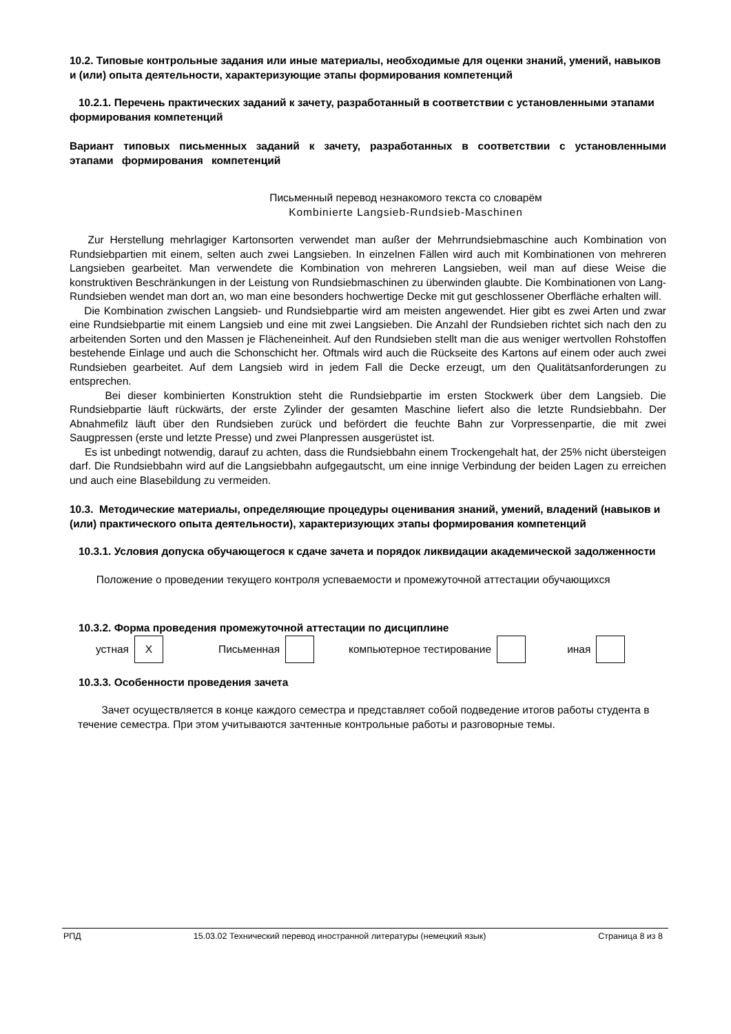10.2. Типовые контрольные задания или иные материалы, необходимые для оценки знаний, умений, навыков и (или) опыта деятельности, характеризующие этапы формирования компетенций
10.2.1. Перечень практических заданий к зачету, разработанный в соответствии с установленными этапами формирования компетенций
Вариант типовых письменных заданий к зачету, разработанных в соответствии с установленными этапами формирования компетенций
Письменный перевод незнакомого текста со словарём
Kombinierte Langsieb-Rundsieb-Maschinen
Zur Herstellung mehrlagiger Kartonsorten verwendet man außer der Mehrrundsiebmaschine auch Kombination von Rundsiebpartien mit einem, selten auch zwei Langsieben. In einzelnen Fällen wird auch mit Kombinationen von mehreren Langsieben gearbeitet. Man verwendete die Kombination von mehreren Langsieben, weil man auf diese Weise die konstruktiven Beschränkungen in der Leistung von Rundsiebmaschinen zu überwinden glaubte. Die Kombinationen von Lang- Rundsieben wendet man dort an, wo man eine besonders hochwertige Decke mit gut geschlossener Oberfläche erhalten will.
Die Kombination zwischen Langsieb- und Rundsiebpartie wird am meisten angewendet. Hier gibt es zwei Arten und zwar eine Rundsiebpartie mit einem Langsieb und eine mit zwei Langsieben. Die Anzahl der Rundsieben richtet sich nach den zu arbeitenden Sorten und den Massen je Flächeneinheit. Auf den Rundsieben stellt man die aus weniger wertvollen Rohstoffen bestehende Einlage und auch die Schonschicht her. Oftmals wird auch die Rückseite des Kartons auf einem oder auch zwei Rundsieben gearbeitet. Auf dem Langsieb wird in jedem Fall die Decke erzeugt, um den Qualitätsanforderungen zu entsprechen.
Bei dieser kombinierten Konstruktion steht die Rundsiebpartie im ersten Stockwerk über dem Langsieb. Die Rundsiebpartie läuft rückwärts, der erste Zylinder der gesamten Maschine liefert also die letzte Rundsiebbahn. Der Abnahmefilz läuft über den Rundsieben zurück und befördert die feuchte Bahn zur Vorpressenpartie, die mit zwei Saugpressen (erste und letzte Presse) und zwei Planpressen ausgerüstet ist.
Es ist unbedingt notwendig, darauf zu achten, dass die Rundsiebbahn einem Trockengehalt hat, der 25% nicht übersteigen darf. Die Rundsiebbahn wird auf die Langsiebbahn aufgegautscht, um eine innige Verbindung der beiden Lagen zu erreichen und auch eine Blasebildung zu vermeiden.
10.3. Методические материалы, определяющие процедуры оценивания знаний, умений, владений (навыков и (или) практического опыта деятельности), характеризующих этапы формирования компетенций
10.3.1. Условия допуска обучающегося к сдаче зачета и порядок ликвидации академической задолженности
Положение о проведении текущего контроля успеваемости и промежуточной аттестации обучающихся
10.3.2. Форма проведения промежуточной аттестации по дисциплине
| устная | X | Письменная | | компьютерное тестирование | | иная | |
10.3.3. Особенности проведения зачета
Зачет осуществляется в конце каждого семестра и представляет собой подведение итогов работы студента в течение семестра. При этом учитываются зачтенные контрольные работы и разговорные темы.
РПД 15.03.02 Технический перевод иностранной литературы (немецкий язык) Страница 8 из 8